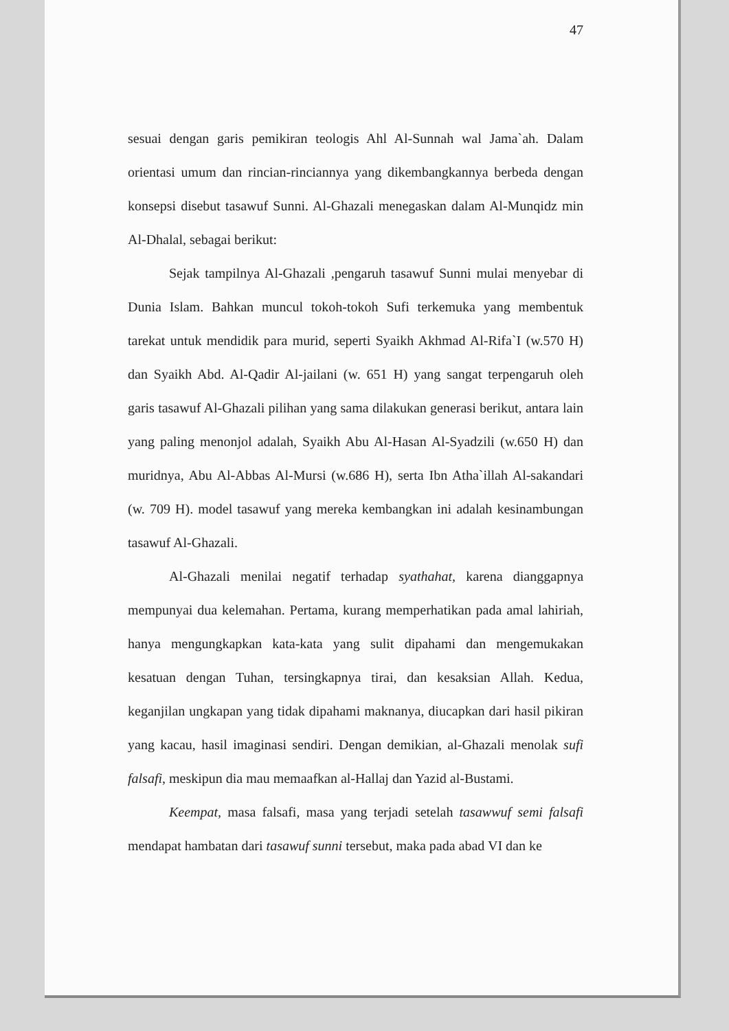47
sesuai dengan garis pemikiran teologis Ahl Al-Sunnah wal Jama`ah. Dalam orientasi umum dan rincian-rinciannya yang dikembangkannya berbeda dengan konsepsi disebut tasawuf Sunni. Al-Ghazali menegaskan dalam Al-Munqidz min Al-Dhalal, sebagai berikut:
Sejak tampilnya Al-Ghazali ,pengaruh tasawuf Sunni mulai menyebar di Dunia Islam. Bahkan muncul tokoh-tokoh Sufi terkemuka yang membentuk tarekat untuk mendidik para murid, seperti Syaikh Akhmad Al-Rifa`I (w.570 H) dan Syaikh Abd. Al-Qadir Al-jailani (w. 651 H) yang sangat terpengaruh oleh garis tasawuf Al-Ghazali pilihan yang sama dilakukan generasi berikut, antara lain yang paling menonjol adalah, Syaikh Abu Al-Hasan Al-Syadzili (w.650 H) dan muridnya, Abu Al-Abbas Al-Mursi (w.686 H), serta Ibn Atha`illah Al-sakandari (w. 709 H). model tasawuf yang mereka kembangkan ini adalah kesinambungan tasawuf Al-Ghazali.
Al-Ghazali menilai negatif terhadap syathahat, karena dianggapnya mempunyai dua kelemahan. Pertama, kurang memperhatikan pada amal lahiriah, hanya mengungkapkan kata-kata yang sulit dipahami dan mengemukakan kesatuan dengan Tuhan, tersingkapnya tirai, dan kesaksian Allah. Kedua, keganjilan ungkapan yang tidak dipahami maknanya, diucapkan dari hasil pikiran yang kacau, hasil imaginasi sendiri. Dengan demikian, al-Ghazali menolak sufi falsafi, meskipun dia mau memaafkan al-Hallaj dan Yazid al-Bustami.
Keempat, masa falsafi, masa yang terjadi setelah tasawwuf semi falsafi mendapat hambatan dari tasawuf sunni tersebut, maka pada abad VI dan ke